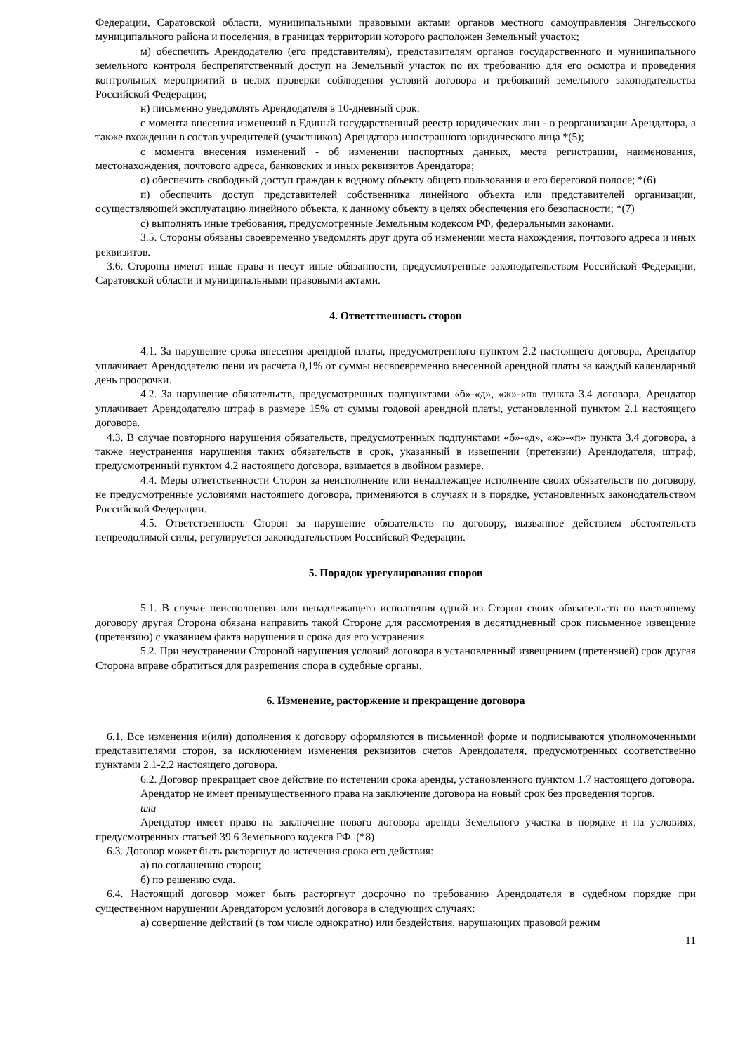Федерации, Саратовской области, муниципальными правовыми актами органов местного самоуправления Энгельсского муниципального района и поселения, в границах территории которого расположен Земельный участок;
м) обеспечить Арендодателю (его представителям), представителям органов государственного и муниципального земельного контроля беспрепятственный доступ на Земельный участок по их требованию для его осмотра и проведения контрольных мероприятий в целях проверки соблюдения условий договора и требований земельного законодательства Российской Федерации;
н) письменно уведомлять Арендодателя в 10-дневный срок:
с момента внесения изменений в Единый государственный реестр юридических лиц - о реорганизации Арендатора, а также вхождении в состав учредителей (участников) Арендатора иностранного юридического лица *(5);
с момента внесения изменений - об изменении паспортных данных, места регистрации, наименования, местонахождения, почтового адреса, банковских и иных реквизитов Арендатора;
о) обеспечить свободный доступ граждан к водному объекту общего пользования и его береговой полосе; *(6)
п) обеспечить доступ представителей собственника линейного объекта или представителей организации, осуществляющей эксплуатацию линейного объекта, к данному объекту в целях обеспечения его безопасности; *(7)
с) выполнять иные требования, предусмотренные Земельным кодексом РФ, федеральными законами.
3.5. Стороны обязаны своевременно уведомлять друг друга об изменении места нахождения, почтового адреса и иных реквизитов.
3.6. Стороны имеют иные права и несут иные обязанности, предусмотренные законодательством Российской Федерации, Саратовской области и муниципальными правовыми актами.
4. Ответственность сторон
4.1. За нарушение срока внесения арендной платы, предусмотренного пунктом 2.2 настоящего договора, Арендатор уплачивает Арендодателю пени из расчета 0,1% от суммы несвоевременно внесенной арендной платы за каждый календарный день просрочки.
4.2. За нарушение обязательств, предусмотренных подпунктами «б»-«д», «ж»-«п» пункта 3.4 договора, Арендатор уплачивает Арендодателю штраф в размере 15% от суммы годовой арендной платы, установленной пунктом 2.1 настоящего договора.
4.3. В случае повторного нарушения обязательств, предусмотренных подпунктами «б»-«д», «ж»-«п» пункта 3.4 договора, а также неустранения нарушения таких обязательств в срок, указанный в извещении (претензии) Арендодателя, штраф, предусмотренный пунктом 4.2 настоящего договора, взимается в двойном размере.
4.4. Меры ответственности Сторон за неисполнение или ненадлежащее исполнение своих обязательств по договору, не предусмотренные условиями настоящего договора, применяются в случаях и в порядке, установленных законодательством Российской Федерации.
4.5. Ответственность Сторон за нарушение обязательств по договору, вызванное действием обстоятельств непреодолимой силы, регулируется законодательством Российской Федерации.
5. Порядок урегулирования споров
5.1. В случае неисполнения или ненадлежащего исполнения одной из Сторон своих обязательств по настоящему договору другая Сторона обязана направить такой Стороне для рассмотрения в десятидневный срок письменное извещение (претензию) с указанием факта нарушения и срока для его устранения.
5.2. При неустранении Стороной нарушения условий договора в установленный извещением (претензией) срок другая Сторона вправе обратиться для разрешения спора в судебные органы.
6. Изменение, расторжение и прекращение договора
6.1. Все изменения и(или) дополнения к договору оформляются в письменной форме и подписываются уполномоченными представителями сторон, за исключением изменения реквизитов счетов Арендодателя, предусмотренных соответственно пунктами 2.1-2.2 настоящего договора.
6.2. Договор прекращает свое действие по истечении срока аренды, установленного пунктом 1.7 настоящего договора.
Арендатор не имеет преимущественного права на заключение договора на новый срок без проведения торгов.
или
Арендатор имеет право на заключение нового договора аренды Земельного участка в порядке и на условиях, предусмотренных статьей 39.6 Земельного кодекса РФ. (*8)
6.3. Договор может быть расторгнут до истечения срока его действия:
а) по соглашению сторон;
б) по решению суда.
6.4. Настоящий договор может быть расторгнут досрочно по требованию Арендодателя в судебном порядке при существенном нарушении Арендатором условий договора в следующих случаях:
а) совершение действий (в том числе однократно) или бездействия, нарушающих правовой режим
11